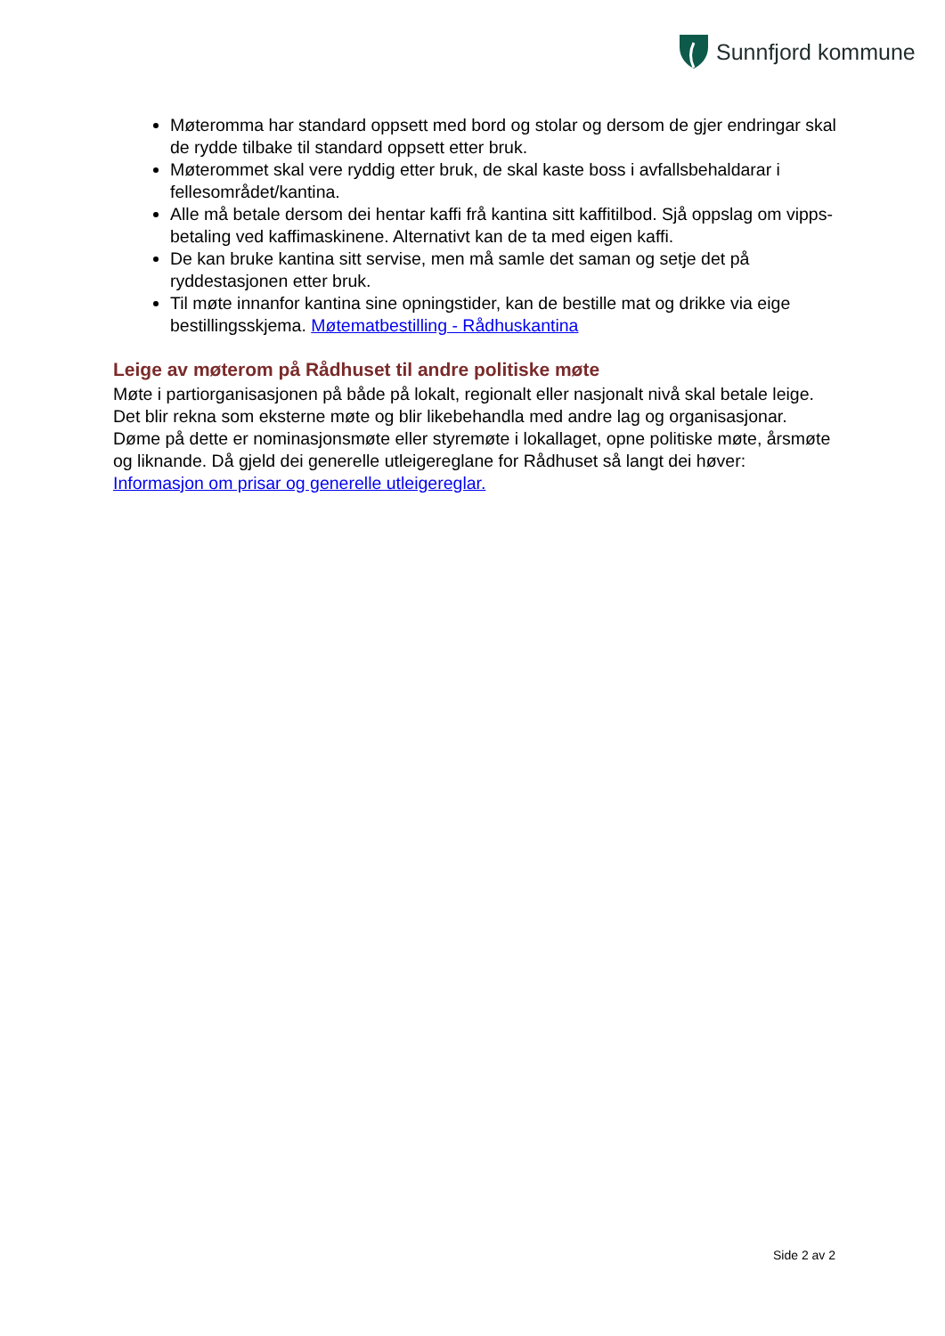Sunnfjord kommune
Møteromma har standard oppsett med bord og stolar og dersom de gjer endringar skal de rydde tilbake til standard oppsett etter bruk.
Møterommet skal vere ryddig etter bruk, de skal kaste boss i avfallsbehaldarar i fellesområdet/kantina.
Alle må betale dersom dei hentar kaffi frå kantina sitt kaffitilbod. Sjå oppslag om vipps-betaling ved kaffimaskinene. Alternativt kan de ta med eigen kaffi.
De kan bruke kantina sitt servise, men må samle det saman og setje det på ryddestasjonen etter bruk.
Til møte innanfor kantina sine opningstider, kan de bestille mat og drikke via eige bestillingsskjema. Møtematbestilling - Rådhuskantina
Leige av møterom på Rådhuset til andre politiske møte
Møte i partiorganisasjonen på både på lokalt, regionalt eller nasjonalt nivå skal betale leige. Det blir rekna som eksterne møte og blir likebehandla med andre lag og organisasjonar. Døme på dette er nominasjonsmøte eller styremøte i lokallaget, opne politiske møte, årsmøte og liknande. Då gjeld dei generelle utleigereglane for Rådhuset så langt dei høver: Informasjon om prisar og generelle utleigereglar.
Side 2 av 2